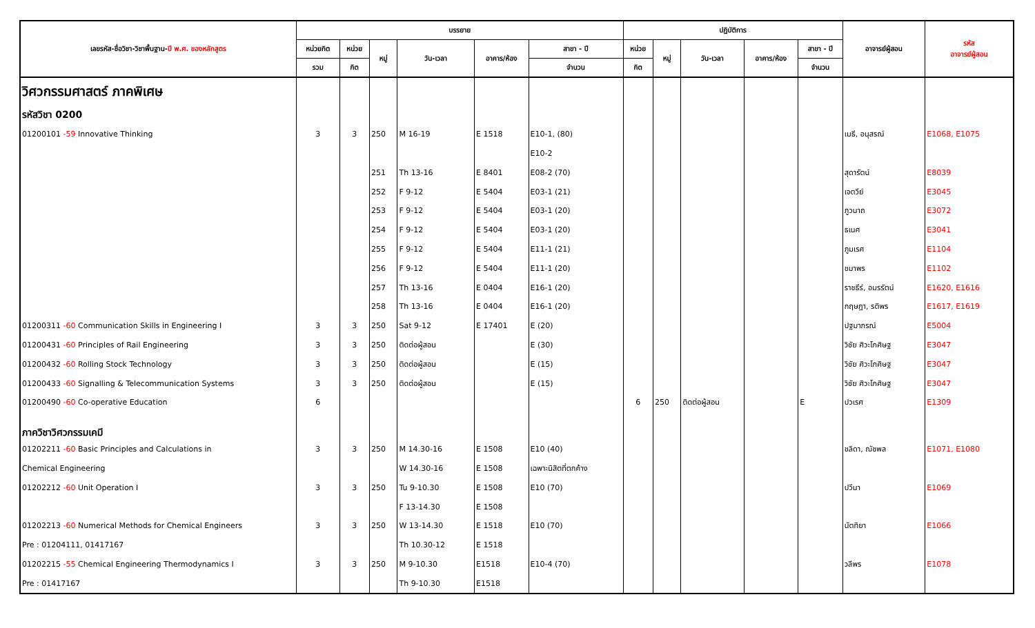| เลขรหัส-ชื่อวิชา-วิชาพื้นฐาน- ปี พ.ศ. ของหลักสูตร | บรรยาย | | | | | | ปฏิบัติการ | | | | | อาจารย์ผู้สอน | รหัส อาจารย์ผู้สอน |
| --- | --- | --- | --- | --- | --- | --- | --- | --- | --- | --- | --- | --- | --- |
| | หน่วยกิต | หน่วย | หมู่ | วัน-เวลา | อาคาร/ห้อง | สาขา - ปี | หน่วย | หมู่ | วัน-เวลา | อาคาร/ห้อง | สาขา - ปี | | |
| | รวม | กิต | | | | จำนวน | กิต | | | | จำนวน | | |
| วิศวกรรมศาสตร์ ภาคพิเศษ | | | | | | | | | | | | | |
| รหัสวิชา 0200 | | | | | | | | | | | | | |
| 01200101 -59 Innovative Thinking | 3 | 3 | 250 | M 16-19 | E 1518 | E10-1, (80) | | | | | | เมธี, อนุสรณ์ | E1068, E1075 |
| | | | | | | E10-2 | | | | | | | |
| | | | 251 | Th 13-16 | E 8401 | E08-2 (70) | | | | | | สุดารัตน์ | E8039 |
| | | | 252 | F 9-12 | E 5404 | E03-1 (21) | | | | | | เจตวีย์ | E3045 |
| | | | 253 | F 9-12 | E 5404 | E03-1 (20) | | | | | | ภูวนาถ | E3072 |
| | | | 254 | F 9-12 | E 5404 | E03-1 (20) | | | | | | ธเนศ | E3041 |
| | | | 255 | F 9-12 | E 5404 | E11-1 (21) | | | | | | ภูมเรศ | E1104 |
| | | | 256 | F 9-12 | E 5404 | E11-1 (20) | | | | | | ชมาพร | E1102 |
| | | | 257 | Th 13-16 | E 0404 | E16-1 (20) | | | | | | ราชธีร์, อมรรัตน์ | E1620, E1616 |
| | | | 258 | Th 13-16 | E 0404 | E16-1 (20) | | | | | | กฤษฎา, รติพร | E1617, E1619 |
| 01200311 -60 Communication Skills in Engineering I | 3 | 3 | 250 | Sat 9-12 | E 17401 | E (20) | | | | | | ปฐมาภรณ์ | E5004 |
| 01200431 -60 Principles of Rail Engineering | 3 | 3 | 250 | ติดต่อผู้สอน | | E (30) | | | | | | วิชัย ศิวะโกศิษฐ | E3047 |
| 01200432 -60 Rolling Stock Technology | 3 | 3 | 250 | ติดต่อผู้สอน | | E (15) | | | | | | วิชัย ศิวะโกศิษฐ | E3047 |
| 01200433 -60 Signalling & Telecommunication Systems | 3 | 3 | 250 | ติดต่อผู้สอน | | E (15) | | | | | | วิชัย ศิวะโกศิษฐ | E3047 |
| 01200490 -60 Co-operative Education | 6 | | | | | | 6 | 250 | ติดต่อผู้สอน | | E | ปวเรศ | E1309 |
| ภาควิชาวิศวกรรมเคมี | | | | | | | | | | | | | |
| 01202211 -60 Basic Principles and Calculations in | 3 | 3 | 250 | M 14.30-16 | E 1508 | E10 (40) | | | | | | ชลิดา, ณัชพล | E1071, E1080 |
| Chemical Engineering | | | | W 14.30-16 | E 1508 | เฉพาะนิสิตที่ตกค้าง | | | | | | | |
| 01202212 -60 Unit Operation I | 3 | 3 | 250 | Tu 9-10.30 | E 1508 | E10 (70) | | | | | | ปวีนา | E1069 |
| | | | | F 13-14.30 | E 1508 | | | | | | | | |
| 01202213 -60 Numerical Methods for Chemical Engineers | 3 | 3 | 250 | W 13-14.30 | E 1518 | E10 (70) | | | | | | นัตทิยา | E1066 |
| Pre : 01204111, 01417167 | | | | Th 10.30-12 | E 1518 | | | | | | | | |
| 01202215 -55 Chemical Engineering Thermodynamics I | 3 | 3 | 250 | M 9-10.30 | E1518 | E10-4 (70) | | | | | | วลีพร | E1078 |
| Pre : 01417167 | | | | Th 9-10.30 | E1518 | | | | | | | | |